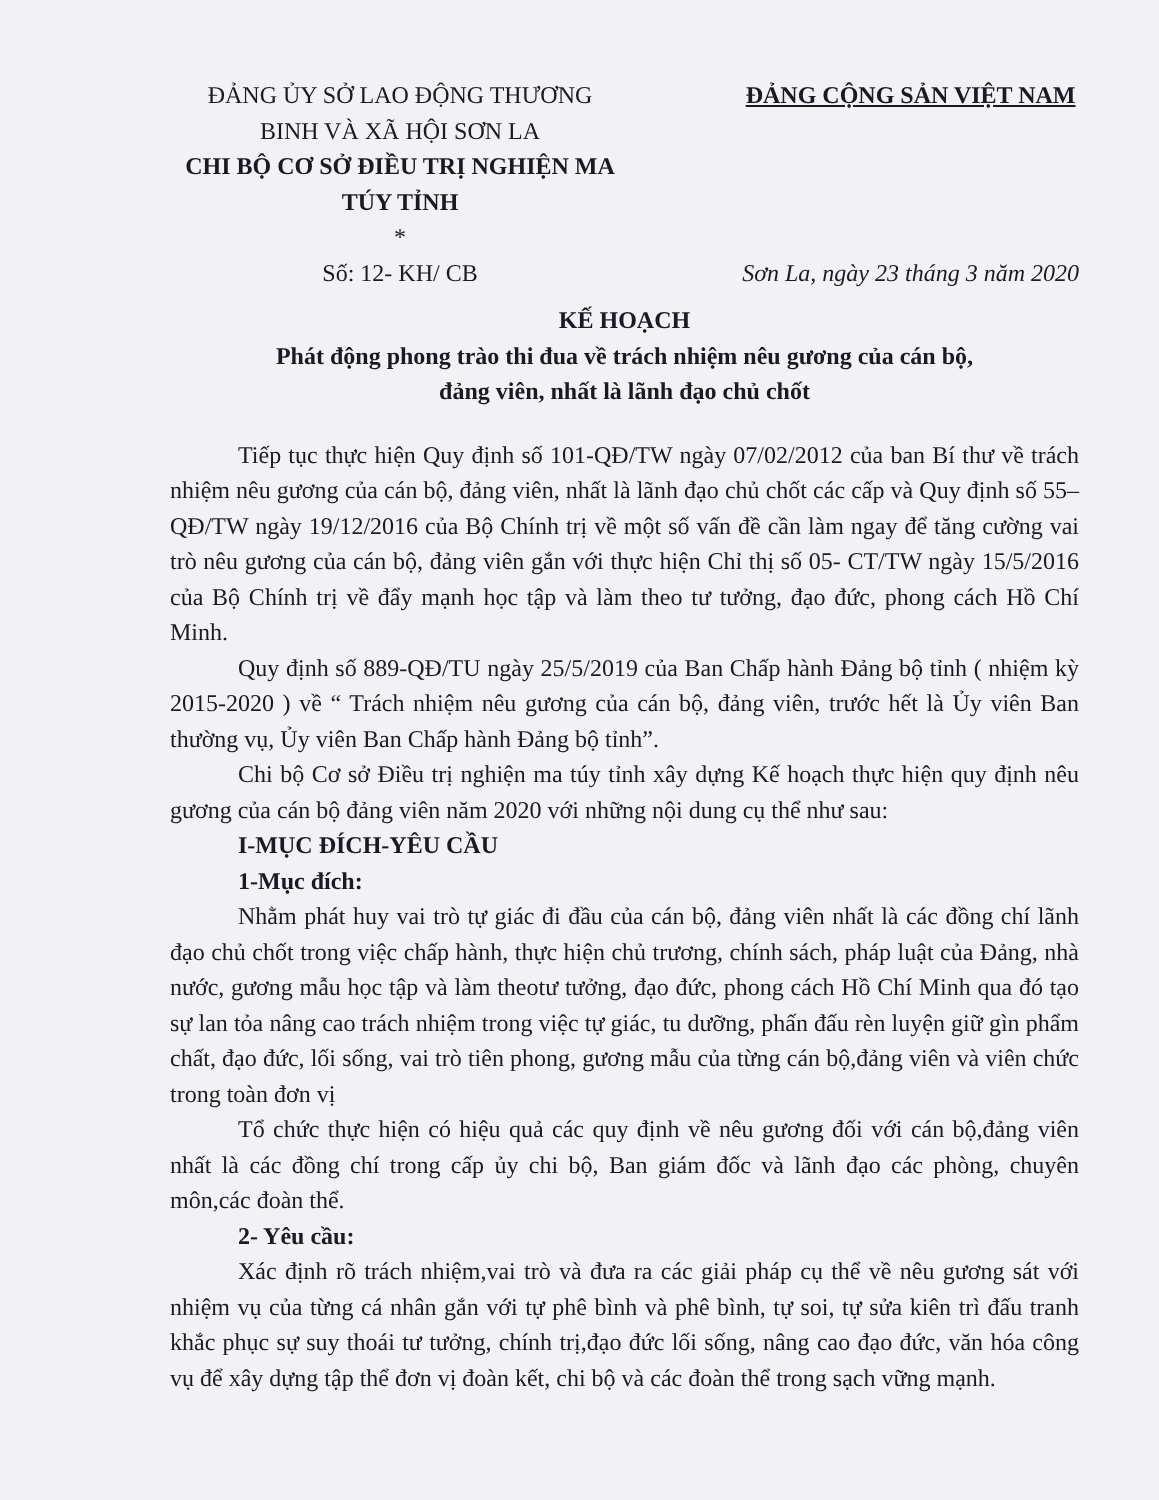ĐẢNG ỦY SỞ LAO ĐỘNG THƯƠNG
BINH VÀ XÃ HỘI SƠN LA
CHI BỘ CƠ SỞ ĐIỀU TRỊ NGHIỆN MA
TÚY TỈNH
*
Số: 12- KH/ CB
ĐẢNG CỘNG SẢN VIỆT NAM
Sơn La, ngày 23 tháng 3 năm 2020
KẾ HOẠCH
Phát động phong trào thi đua về trách nhiệm nêu gương của cán bộ,
đảng viên, nhất là lãnh đạo chủ chốt
Tiếp tục thực hiện Quy định số 101-QĐ/TW ngày 07/02/2012 của ban Bí thư về trách nhiệm nêu gương của cán bộ, đảng viên, nhất là lãnh đạo chủ chốt các cấp và Quy định số 55–QĐ/TW ngày 19/12/2016 của Bộ Chính trị về một số vấn đề cần làm ngay để tăng cường vai trò nêu gương của cán bộ, đảng viên gắn với thực hiện Chỉ thị số 05- CT/TW ngày 15/5/2016 của Bộ Chính trị về đẩy mạnh học tập và làm theo tư tưởng, đạo đức, phong cách Hồ Chí Minh.
Quy định số 889-QĐ/TU ngày 25/5/2019 của Ban Chấp hành Đảng bộ tỉnh ( nhiệm kỳ 2015-2020 ) về “ Trách nhiệm nêu gương của cán bộ, đảng viên, trước hết là Ủy viên Ban thường vụ, Ủy viên Ban Chấp hành Đảng bộ tỉnh”.
Chi bộ Cơ sở Điều trị nghiện ma túy tỉnh xây dựng Kế hoạch thực hiện quy định nêu gương của cán bộ đảng viên năm 2020 với những nội dung cụ thể như sau:
I-MỤC ĐÍCH-YÊU CẦU
1-Mục đích:
Nhằm phát huy vai trò tự giác đi đầu của cán bộ, đảng viên nhất là các đồng chí lãnh đạo chủ chốt trong việc chấp hành, thực hiện chủ trương, chính sách, pháp luật của Đảng, nhà nước, gương mẫu học tập và làm theotư tưởng, đạo đức, phong cách Hồ Chí Minh qua đó tạo sự lan tỏa nâng cao trách nhiệm trong việc tự giác, tu dưỡng, phấn đấu rèn luyện giữ gìn phẩm chất, đạo đức, lối sống, vai trò tiên phong, gương mẫu của từng cán bộ,đảng viên và viên chức trong toàn đơn vị
Tổ chức thực hiện có hiệu quả các quy định về nêu gương đối với cán bộ,đảng viên nhất là các đồng chí trong cấp ủy chi bộ, Ban giám đốc và lãnh đạo các phòng, chuyên môn,các đoàn thể.
2- Yêu cầu:
Xác định rõ trách nhiệm,vai trò và đưa ra các giải pháp cụ thể về nêu gương sát với nhiệm vụ của từng cá nhân gắn với tự phê bình và phê bình, tự soi, tự sửa kiên trì đấu tranh khắc phục sự suy thoái tư tưởng, chính trị,đạo đức lối sống, nâng cao đạo đức, văn hóa công vụ để xây dựng tập thể đơn vị đoàn kết, chi bộ và các đoàn thể trong sạch vững mạnh.